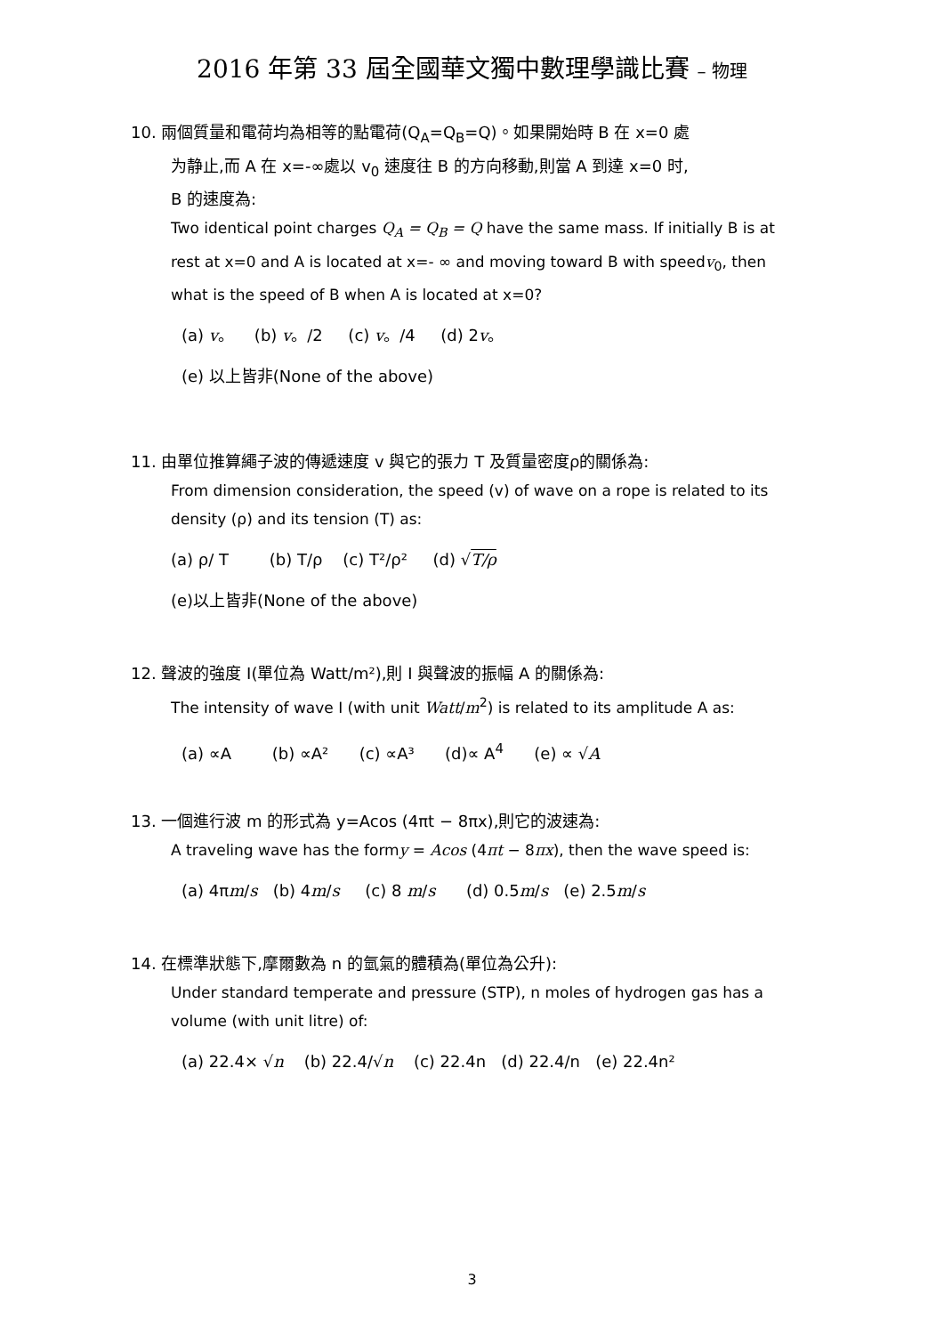2016 年第 33 屆全國華文獨中數理學識比賽 – 物理
10. 兩個質量和電荷均為相等的點電荷(Q<sub>A</sub>=Q<sub>B</sub>=Q)。如果開始時 B 在 x=0 處
为静止,而 A 在 x=-∞處以 v<sub>0</sub> 速度往 B 的方向移動,則當 A 到達 x=0 时,
B 的速度為:
Two identical point charges Q<sub>A</sub> = Q<sub>B</sub> = Q have the same mass. If initially B is at rest at x=0 and A is located at x=- ∞ and moving toward B with speedv<sub>0</sub>, then what is the speed of B when A is located at x=0?
(a) v。 (b) v。/2 (c) v。/4 (d) 2v。
(e) 以上皆非(None of the above)
11. 由單位推算繩子波的傳遞速度 v 與它的張力 T 及質量密度ρ的關係為:
From dimension consideration, the speed (v) of wave on a rope is related to its density (ρ) and its tension (T) as:
(a) ρ/ T (b) T/ρ (c) T²/ρ² (d) √T/ρ
(e)以上皆非(None of the above)
12. 聲波的強度 I(單位為 Watt/m²),則 I 與聲波的振幅 A 的關係為:
The intensity of wave I (with unit Watt/m<sup>2</sup>) is related to its amplitude A as:
(a) ∝A (b) ∝A² (c) ∝A³ (d)∝ A<sup>4</sup> (e) ∝ √A
13. 一個進行波 m 的形式為 y=Acos (4πt − 8πx),則它的波速為:
A traveling wave has the formy = Acos (4πt − 8πx), then the wave speed is:
(a) 4πm/s (b) 4m/s (c) 8 m/s (d) 0.5m/s (e) 2.5m/s
14. 在標準狀態下,摩爾數為 n 的氫氣的體積為(單位為公升):
Under standard temperate and pressure (STP), n moles of hydrogen gas has a volume (with unit litre) of:
(a) 22.4× √n (b) 22.4/√n (c) 22.4n (d) 22.4/n (e) 22.4n²
3